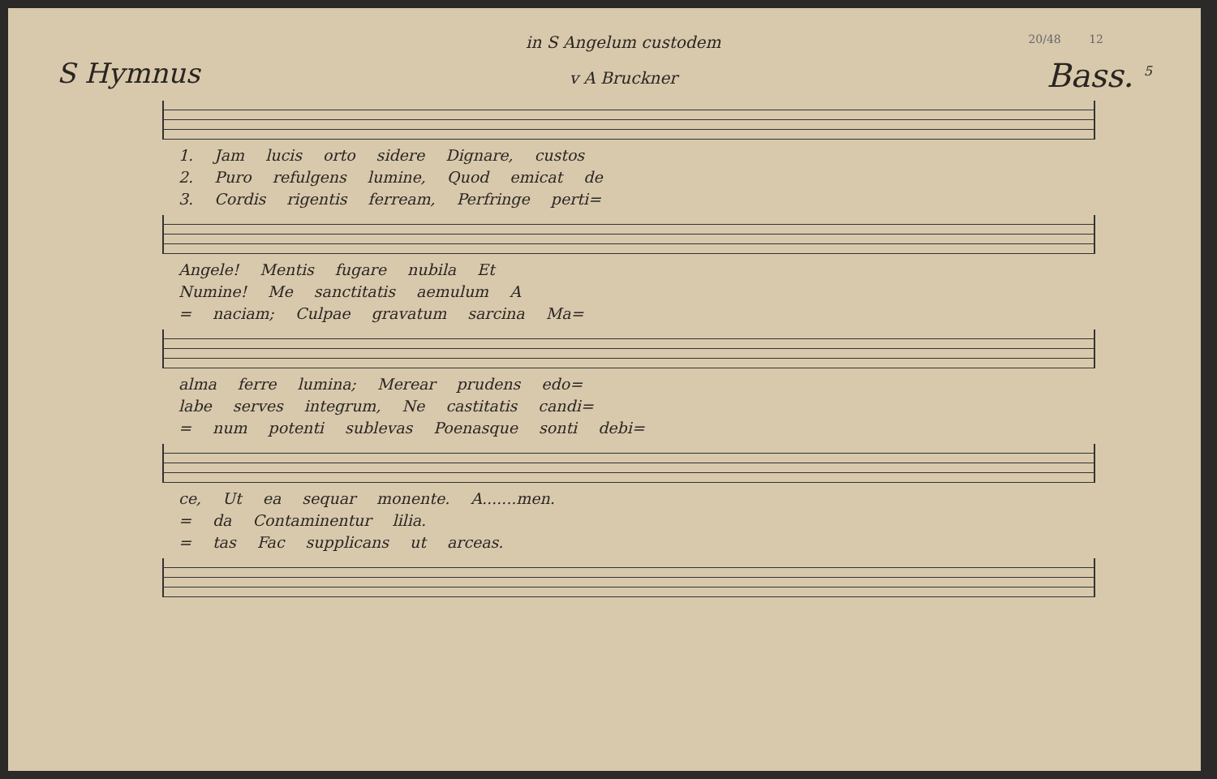20/48 12
S Hymnus
in S Angelum custodem
v A Bruckner
Bass. <sup>5</sup>
1. Jam lucis orto sidere Dignare, custos
2. Puro refulgens lumine, Quod emicat de
3. Cordis rigentis ferream, Perfringe perti=
Angele! Mentis fugare nubila Et
Numine! Me sanctitatis aemulum A
= naciam; Culpae gravatum sarcina Ma=
alma ferre lumina; Merear prudens edo=
labe serves integrum, Ne castitatis candi=
= num potenti sublevas Poenasque sonti debi=
ce, Ut ea sequar monente. A.......men.
= da Contaminentur lilia.
= tas Fac supplicans ut arceas.